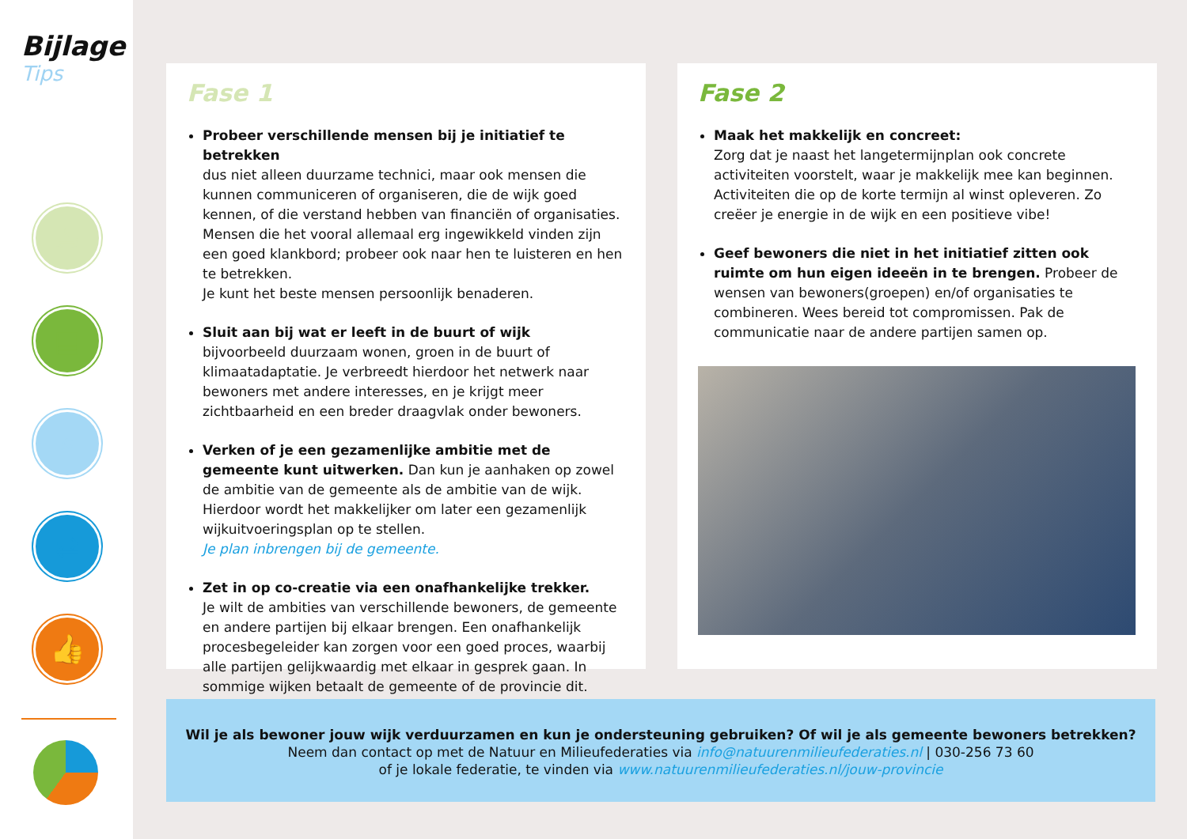Bijlage
Tips
☕
▤
⌕
⇄
👍
Fase 1
Probeer verschillende mensen bij je initiatief te betrekken
dus niet alleen duurzame technici, maar ook mensen die kunnen communiceren of organiseren, die de wijk goed kennen, of die verstand hebben van financiën of organisaties. Mensen die het vooral allemaal erg ingewikkeld vinden zijn een goed klankbord; probeer ook naar hen te luisteren en hen te betrekken.
Je kunt het beste mensen persoonlijk benaderen.
Sluit aan bij wat er leeft in de buurt of wijk
bijvoorbeeld duurzaam wonen, groen in de buurt of klimaatadaptatie. Je verbreedt hierdoor het netwerk naar bewoners met andere interesses, en je krijgt meer zichtbaarheid en een breder draagvlak onder bewoners.
Verken of je een gezamenlijke ambitie met de gemeente kunt uitwerken. Dan kun je aanhaken op zowel de ambitie van de gemeente als de ambitie van de wijk. Hierdoor wordt het makkelijker om later een gezamenlijk wijkuitvoeringsplan op te stellen.
Je plan inbrengen bij de gemeente.
Zet in op co-creatie via een onafhankelijke trekker.
Je wilt de ambities van verschillende bewoners, de gemeente en andere partijen bij elkaar brengen. Een onafhankelijk procesbegeleider kan zorgen voor een goed proces, waarbij alle partijen gelijkwaardig met elkaar in gesprek gaan. In sommige wijken betaalt de gemeente of de provincie dit.
Fase 2
Maak het makkelijk en concreet:
Zorg dat je naast het langetermijnplan ook concrete activiteiten voorstelt, waar je makkelijk mee kan beginnen. Activiteiten die op de korte termijn al winst opleveren. Zo creëer je energie in de wijk en een positieve vibe!
Geef bewoners die niet in het initiatief zitten ook ruimte om hun eigen ideeën in te brengen. Probeer de wensen van bewoners(groepen) en/of organisaties te combineren. Wees bereid tot compromissen. Pak de communicatie naar de andere partijen samen op.
Wil je als bewoner jouw wijk verduurzamen en kun je ondersteuning gebruiken? Of wil je als gemeente bewoners betrekken?
Neem dan contact op met de Natuur en Milieufederaties via info@natuurenmilieufederaties.nl | 030-256 73 60
of je lokale federatie, te vinden via www.natuurenmilieufederaties.nl/jouw-provincie